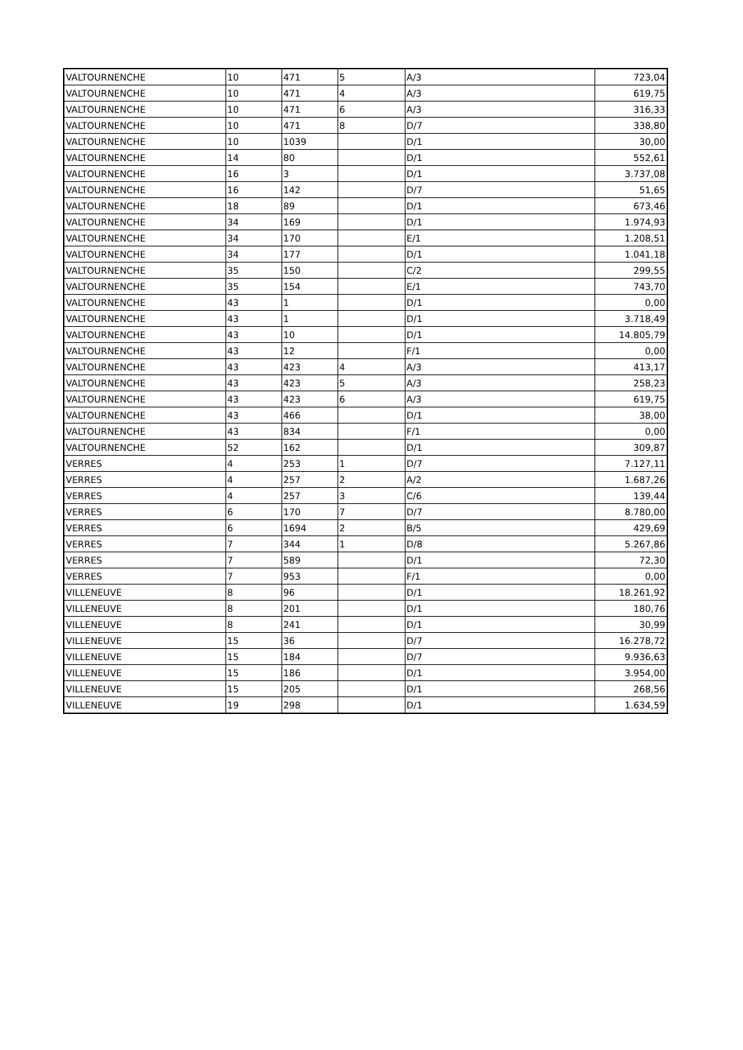| VALTOURNENCHE | 10 | 471 | 5 | A/3 | 723,04 |
| VALTOURNENCHE | 10 | 471 | 4 | A/3 | 619,75 |
| VALTOURNENCHE | 10 | 471 | 6 | A/3 | 316,33 |
| VALTOURNENCHE | 10 | 471 | 8 | D/7 | 338,80 |
| VALTOURNENCHE | 10 | 1039 | | D/1 | 30,00 |
| VALTOURNENCHE | 14 | 80 | | D/1 | 552,61 |
| VALTOURNENCHE | 16 | 3 | | D/1 | 3.737,08 |
| VALTOURNENCHE | 16 | 142 | | D/7 | 51,65 |
| VALTOURNENCHE | 18 | 89 | | D/1 | 673,46 |
| VALTOURNENCHE | 34 | 169 | | D/1 | 1.974,93 |
| VALTOURNENCHE | 34 | 170 | | E/1 | 1.208,51 |
| VALTOURNENCHE | 34 | 177 | | D/1 | 1.041,18 |
| VALTOURNENCHE | 35 | 150 | | C/2 | 299,55 |
| VALTOURNENCHE | 35 | 154 | | E/1 | 743,70 |
| VALTOURNENCHE | 43 | 1 | | D/1 | 0,00 |
| VALTOURNENCHE | 43 | 1 | | D/1 | 3.718,49 |
| VALTOURNENCHE | 43 | 10 | | D/1 | 14.805,79 |
| VALTOURNENCHE | 43 | 12 | | F/1 | 0,00 |
| VALTOURNENCHE | 43 | 423 | 4 | A/3 | 413,17 |
| VALTOURNENCHE | 43 | 423 | 5 | A/3 | 258,23 |
| VALTOURNENCHE | 43 | 423 | 6 | A/3 | 619,75 |
| VALTOURNENCHE | 43 | 466 | | D/1 | 38,00 |
| VALTOURNENCHE | 43 | 834 | | F/1 | 0,00 |
| VALTOURNENCHE | 52 | 162 | | D/1 | 309,87 |
| VERRES | 4 | 253 | 1 | D/7 | 7.127,11 |
| VERRES | 4 | 257 | 2 | A/2 | 1.687,26 |
| VERRES | 4 | 257 | 3 | C/6 | 139,44 |
| VERRES | 6 | 170 | 7 | D/7 | 8.780,00 |
| VERRES | 6 | 1694 | 2 | B/5 | 429,69 |
| VERRES | 7 | 344 | 1 | D/8 | 5.267,86 |
| VERRES | 7 | 589 | | D/1 | 72,30 |
| VERRES | 7 | 953 | | F/1 | 0,00 |
| VILLENEUVE | 8 | 96 | | D/1 | 18.261,92 |
| VILLENEUVE | 8 | 201 | | D/1 | 180,76 |
| VILLENEUVE | 8 | 241 | | D/1 | 30,99 |
| VILLENEUVE | 15 | 36 | | D/7 | 16.278,72 |
| VILLENEUVE | 15 | 184 | | D/7 | 9.936,63 |
| VILLENEUVE | 15 | 186 | | D/1 | 3.954,00 |
| VILLENEUVE | 15 | 205 | | D/1 | 268,56 |
| VILLENEUVE | 19 | 298 | | D/1 | 1.634,59 |